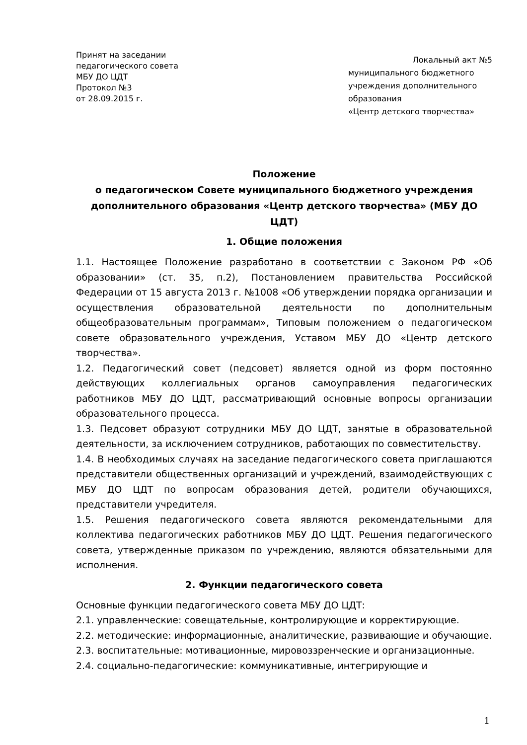Принят на заседании
педагогического совета
МБУ ДО ЦДТ
Протокол №3
от 28.09.2015 г.
Локальный акт №5
муниципального бюджетного
учреждения дополнительного
образования
«Центр детского творчества»
Положение
о педагогическом Совете муниципального бюджетного учреждения
дополнительного образования «Центр детского творчества» (МБУ ДО ЦДТ)
1. Общие положения
1.1. Настоящее Положение разработано в соответствии с Законом РФ «Об образовании» (ст. 35, п.2), Постановлением правительства Российской Федерации от 15 августа 2013 г. №1008 «Об утверждении порядка организации и осуществления образовательной деятельности по дополнительным общеобразовательным программам», Типовым положением о педагогическом совете образовательного учреждения, Уставом МБУ ДО «Центр детского творчества».
1.2. Педагогический совет (педсовет) является одной из форм постоянно действующих коллегиальных органов самоуправления педагогических работников МБУ ДО ЦДТ, рассматривающий основные вопросы организации образовательного процесса.
1.3. Педсовет образуют сотрудники МБУ ДО ЦДТ, занятые в образовательной деятельности, за исключением сотрудников, работающих по совместительству.
1.4. В необходимых случаях на заседание педагогического совета приглашаются представители общественных организаций и учреждений, взаимодействующих с МБУ ДО ЦДТ по вопросам образования детей, родители обучающихся, представители учредителя.
1.5. Решения педагогического совета являются рекомендательными для коллектива педагогических работников МБУ ДО ЦДТ. Решения педагогического совета, утвержденные приказом по учреждению, являются обязательными для исполнения.
2. Функции педагогического совета
Основные функции педагогического совета МБУ ДО ЦДТ:
2.1. управленческие: совещательные, контролирующие и корректирующие.
2.2. методические: информационные, аналитические, развивающие и обучающие.
2.3. воспитательные: мотивационные, мировоззренческие и организационные.
2.4. социально-педагогические: коммуникативные, интегрирующие и
1